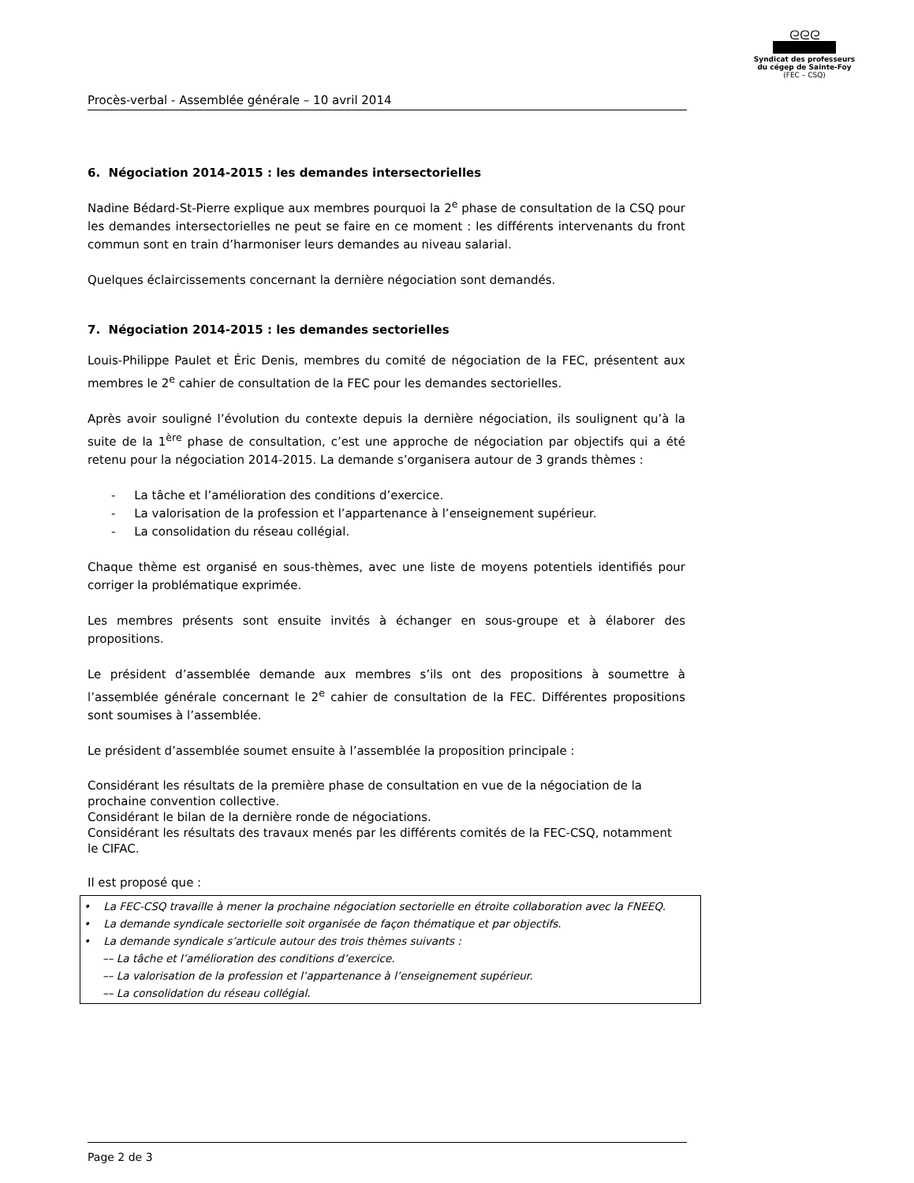ᘓᘓᘓ
Syndicat des professeurs
du cégep de Sainte-Foy
(FEC – CSQ)
Procès-verbal - Assemblée générale – 10 avril 2014
6. Négociation 2014-2015 : les demandes intersectorielles
Nadine Bédard-St-Pierre explique aux membres pourquoi la 2<sup>e</sup> phase de consultation de la CSQ pour les demandes intersectorielles ne peut se faire en ce moment : les différents intervenants du front commun sont en train d’harmoniser leurs demandes au niveau salarial.
Quelques éclaircissements concernant la dernière négociation sont demandés.
7. Négociation 2014-2015 : les demandes sectorielles
Louis-Philippe Paulet et Éric Denis, membres du comité de négociation de la FEC, présentent aux membres le 2<sup>e</sup> cahier de consultation de la FEC pour les demandes sectorielles.
Après avoir souligné l’évolution du contexte depuis la dernière négociation, ils soulignent qu’à la suite de la 1<sup>ère</sup> phase de consultation, c’est une approche de négociation par objectifs qui a été retenu pour la négociation 2014-2015. La demande s’organisera autour de 3 grands thèmes :
- La tâche et l’amélioration des conditions d’exercice.
- La valorisation de la profession et l’appartenance à l’enseignement supérieur.
- La consolidation du réseau collégial.
Chaque thème est organisé en sous-thèmes, avec une liste de moyens potentiels identifiés pour corriger la problématique exprimée.
Les membres présents sont ensuite invités à échanger en sous-groupe et à élaborer des propositions.
Le président d’assemblée demande aux membres s’ils ont des propositions à soumettre à l’assemblée générale concernant le 2<sup>e</sup> cahier de consultation de la FEC. Différentes propositions sont soumises à l’assemblée.
Le président d’assemblée soumet ensuite à l’assemblée la proposition principale :
Considérant les résultats de la première phase de consultation en vue de la négociation de la prochaine convention collective.
Considérant le bilan de la dernière ronde de négociations.
Considérant les résultats des travaux menés par les différents comités de la FEC-CSQ, notamment le CIFAC.
Il est proposé que :
• La FEC-CSQ travaille à mener la prochaine négociation sectorielle en étroite collaboration avec la FNEEQ.
• La demande syndicale sectorielle soit organisée de façon thématique et par objectifs.
• La demande syndicale s’articule autour des trois thèmes suivants :
–– La tâche et l’amélioration des conditions d’exercice.
–– La valorisation de la profession et l’appartenance à l’enseignement supérieur.
–– La consolidation du réseau collégial.
Page 2 de 3